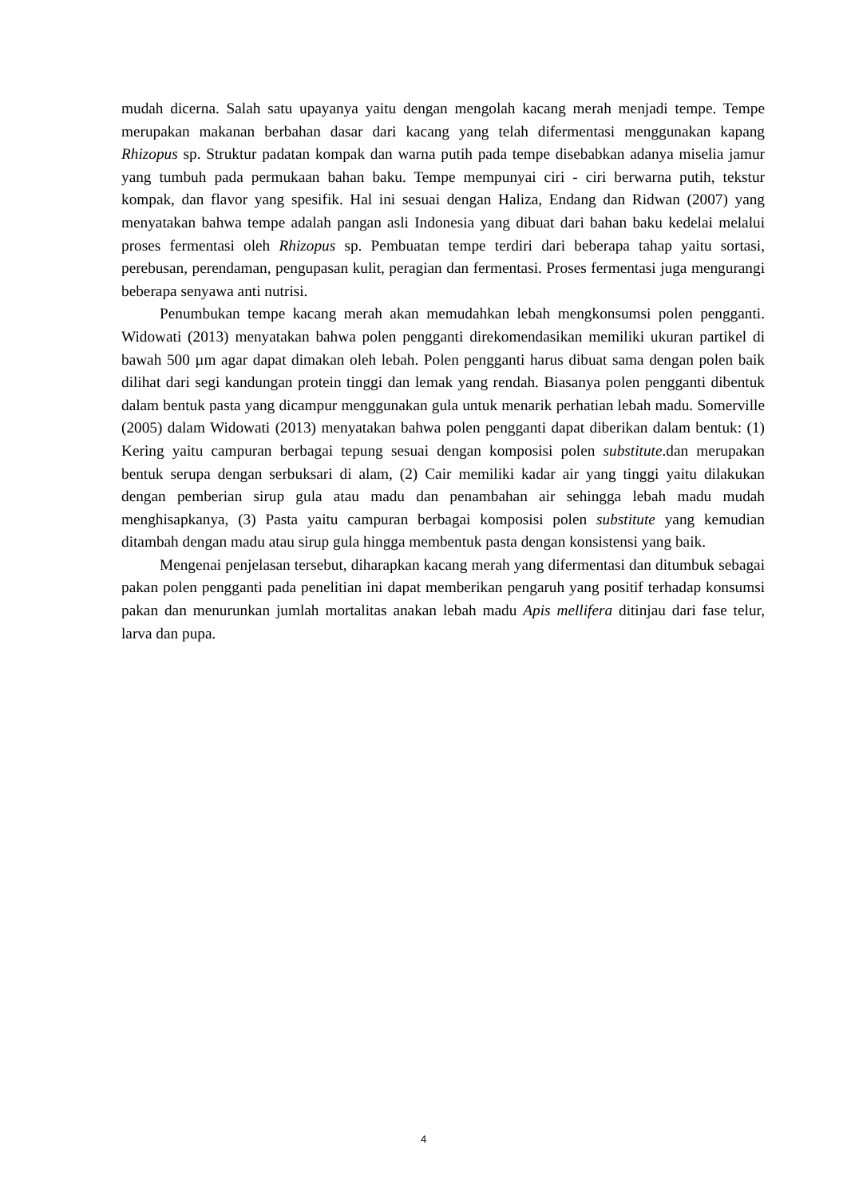mudah dicerna. Salah satu upayanya yaitu dengan mengolah kacang merah menjadi tempe. Tempe merupakan makanan berbahan dasar dari kacang yang telah difermentasi menggunakan kapang Rhizopus sp. Struktur padatan kompak dan warna putih pada tempe disebabkan adanya miselia jamur yang tumbuh pada permukaan bahan baku. Tempe mempunyai ciri - ciri berwarna putih, tekstur kompak, dan flavor yang spesifik. Hal ini sesuai dengan Haliza, Endang dan Ridwan (2007) yang menyatakan bahwa tempe adalah pangan asli Indonesia yang dibuat dari bahan baku kedelai melalui proses fermentasi oleh Rhizopus sp. Pembuatan tempe terdiri dari beberapa tahap yaitu sortasi, perebusan, perendaman, pengupasan kulit, peragian dan fermentasi. Proses fermentasi juga mengurangi beberapa senyawa anti nutrisi.
Penumbukan tempe kacang merah akan memudahkan lebah mengkonsumsi polen pengganti. Widowati (2013) menyatakan bahwa polen pengganti direkomendasikan memiliki ukuran partikel di bawah 500 µm agar dapat dimakan oleh lebah. Polen pengganti harus dibuat sama dengan polen baik dilihat dari segi kandungan protein tinggi dan lemak yang rendah. Biasanya polen pengganti dibentuk dalam bentuk pasta yang dicampur menggunakan gula untuk menarik perhatian lebah madu. Somerville (2005) dalam Widowati (2013) menyatakan bahwa polen pengganti dapat diberikan dalam bentuk: (1) Kering yaitu campuran berbagai tepung sesuai dengan komposisi polen substitute.dan merupakan bentuk serupa dengan serbuksari di alam, (2) Cair memiliki kadar air yang tinggi yaitu dilakukan dengan pemberian sirup gula atau madu dan penambahan air sehingga lebah madu mudah menghisapkanya, (3) Pasta yaitu campuran berbagai komposisi polen substitute yang kemudian ditambah dengan madu atau sirup gula hingga membentuk pasta dengan konsistensi yang baik.
Mengenai penjelasan tersebut, diharapkan kacang merah yang difermentasi dan ditumbuk sebagai pakan polen pengganti pada penelitian ini dapat memberikan pengaruh yang positif terhadap konsumsi pakan dan menurunkan jumlah mortalitas anakan lebah madu Apis mellifera ditinjau dari fase telur, larva dan pupa.
4